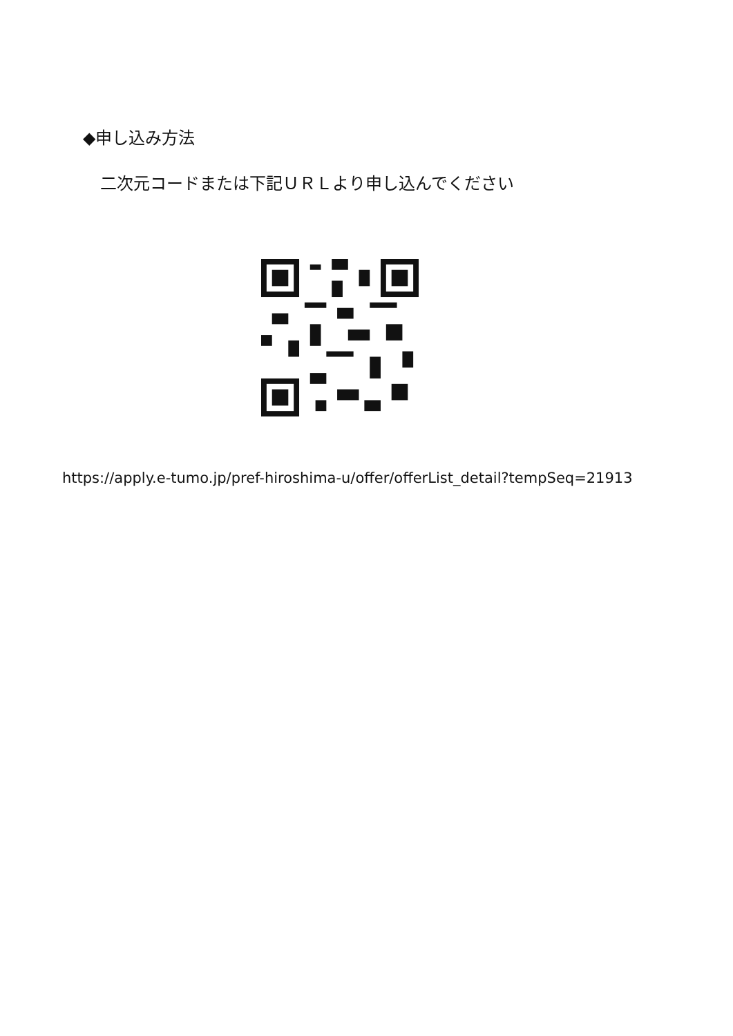◆申し込み方法
二次元コードまたは下記ＵＲＬより申し込んでください
https://apply.e-tumo.jp/pref-hiroshima-u/offer/offerList_detail?tempSeq=21913